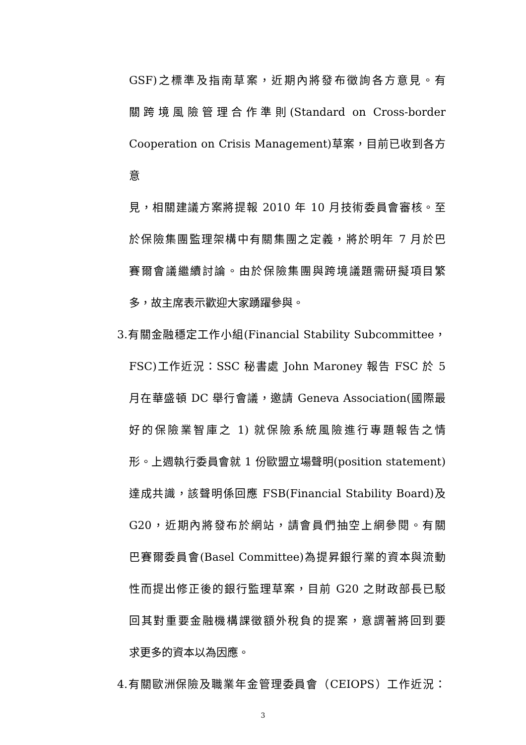GSF)之標準及指南草案，近期內將發布徵詢各方意見。有
關跨境風險管理合作準則(Standard on Cross-border
Cooperation on Crisis Management)草案，目前已收到各方意
見，相關建議方案將提報 2010 年 10 月技術委員會審核。至
於保險集團監理架構中有關集團之定義，將於明年 7 月於巴
賽爾會議繼續討論。由於保險集團與跨境議題需研擬項目繁
多，故主席表示歡迎大家踴躍參與。
3.有關金融穩定工作小組(Financial Stability Subcommittee，
FSC)工作近況：SSC 秘書處 John Maroney 報告 FSC 於 5
月在華盛頓 DC 舉行會議，邀請 Geneva Association(國際最
好的保險業智庫之 1) 就保險系統風險進行專題報告之情
形。上週執行委員會就 1 份歐盟立場聲明(position statement)
達成共識，該聲明係回應 FSB(Financial Stability Board)及
G20，近期內將發布於網站，請會員們抽空上網參閱。有關
巴賽爾委員會(Basel Committee)為提昇銀行業的資本與流動
性而提出修正後的銀行監理草案，目前 G20 之財政部長已駁
回其對重要金融機構課徵額外稅負的提案，意謂著將回到要
求更多的資本以為因應。
4.有關歐洲保險及職業年金管理委員會（CEIOPS）工作近況：
3